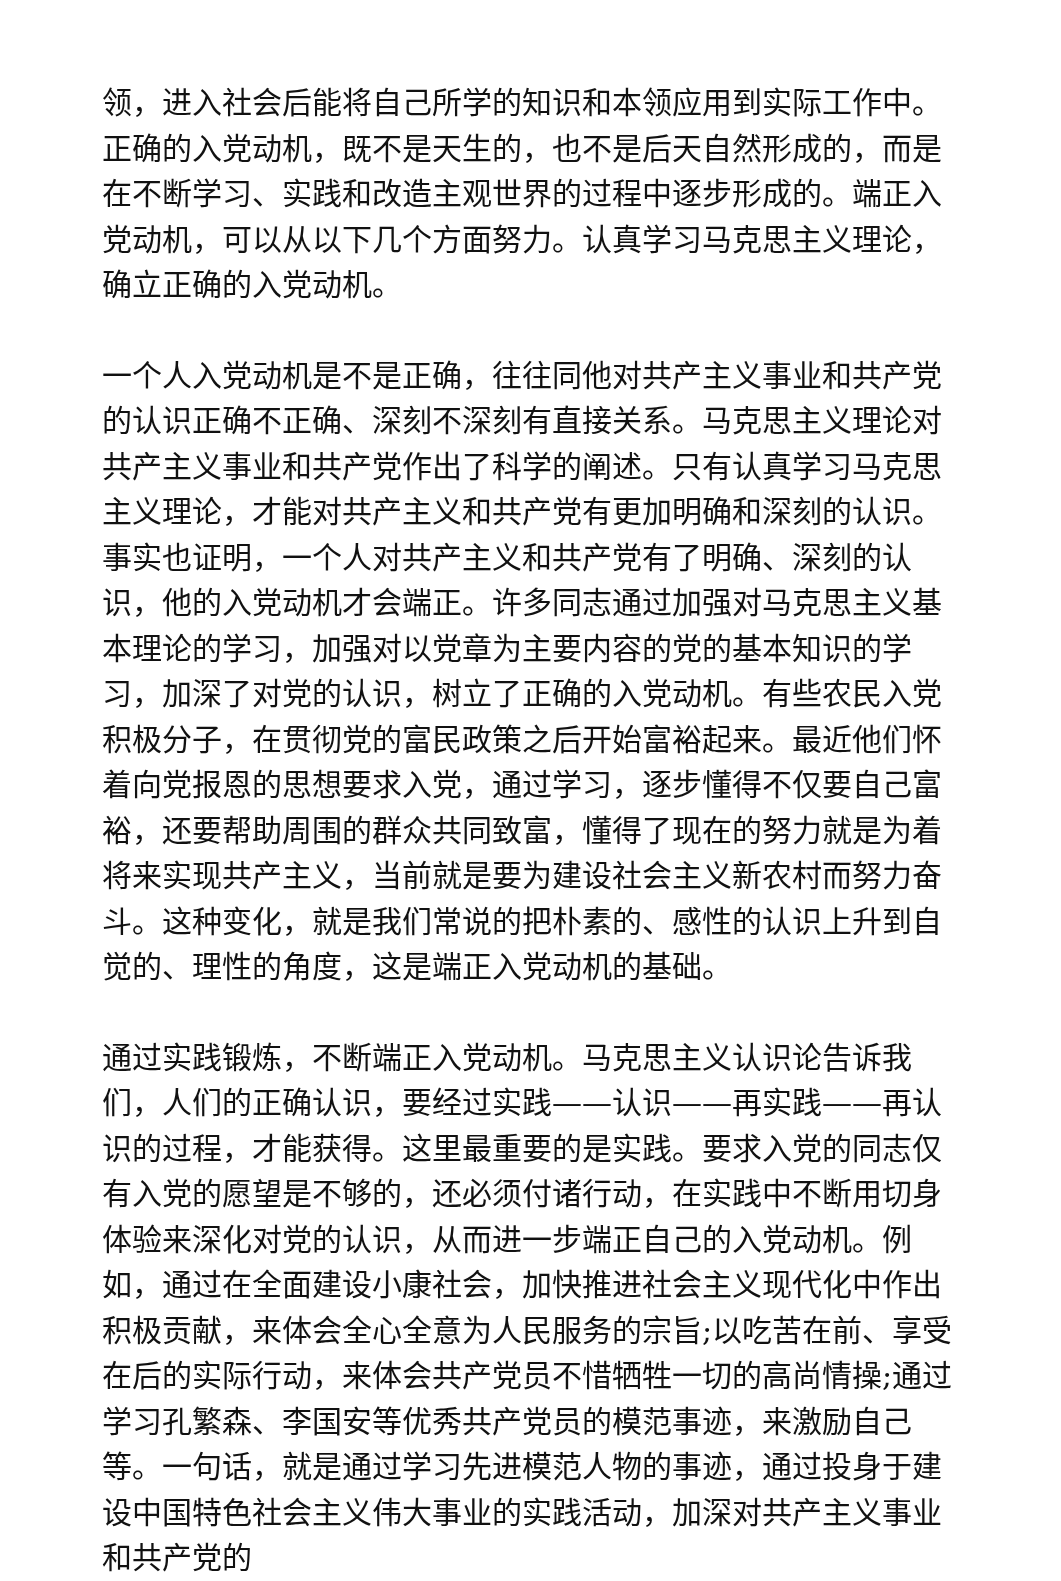领，进入社会后能将自己所学的知识和本领应用到实际工作中。正确的入党动机，既不是天生的，也不是后天自然形成的，而是在不断学习、实践和改造主观世界的过程中逐步形成的。端正入党动机，可以从以下几个方面努力。认真学习马克思主义理论，确立正确的入党动机。
一个人入党动机是不是正确，往往同他对共产主义事业和共产党的认识正确不正确、深刻不深刻有直接关系。马克思主义理论对共产主义事业和共产党作出了科学的阐述。只有认真学习马克思主义理论，才能对共产主义和共产党有更加明确和深刻的认识。事实也证明，一个人对共产主义和共产党有了明确、深刻的认识，他的入党动机才会端正。许多同志通过加强对马克思主义基本理论的学习，加强对以党章为主要内容的党的基本知识的学习，加深了对党的认识，树立了正确的入党动机。有些农民入党积极分子，在贯彻党的富民政策之后开始富裕起来。最近他们怀着向党报恩的思想要求入党，通过学习，逐步懂得不仅要自己富裕，还要帮助周围的群众共同致富，懂得了现在的努力就是为着将来实现共产主义，当前就是要为建设社会主义新农村而努力奋斗。这种变化，就是我们常说的把朴素的、感性的认识上升到自觉的、理性的角度，这是端正入党动机的基础。
通过实践锻炼，不断端正入党动机。马克思主义认识论告诉我们，人们的正确认识，要经过实践——认识——再实践——再认识的过程，才能获得。这里最重要的是实践。要求入党的同志仅有入党的愿望是不够的，还必须付诸行动，在实践中不断用切身体验来深化对党的认识，从而进一步端正自己的入党动机。例如，通过在全面建设小康社会，加快推进社会主义现代化中作出积极贡献，来体会全心全意为人民服务的宗旨;以吃苦在前、享受在后的实际行动，来体会共产党员不惜牺牲一切的高尚情操;通过学习孔繁森、李国安等优秀共产党员的模范事迹，来激励自己等。一句话，就是通过学习先进模范人物的事迹，通过投身于建设中国特色社会主义伟大事业的实践活动，加深对共产主义事业和共产党的